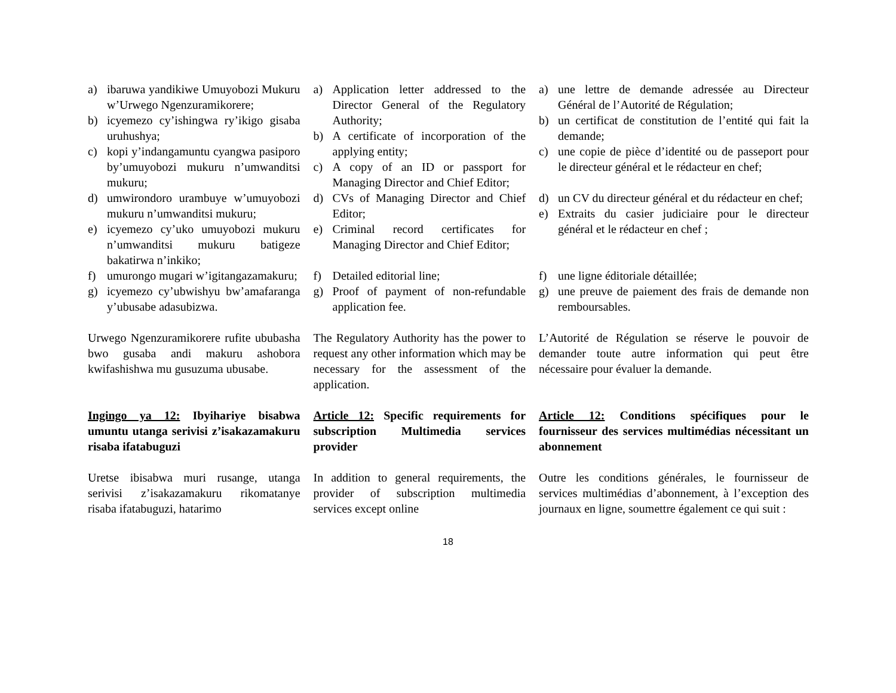a) ibaruwa yandikiwe Umuyobozi Mukuru w’Urwego Ngenzuramikorere;
b) icyemezo cy’ishingwa ry’ikigo gisaba uruhushya;
c) kopi y’indangamuntu cyangwa pasiporo by’umuyobozi mukuru n’umwanditsi mukuru;
d) umwirondoro urambuye w’umuyobozi mukuru n’umwanditsi mukuru;
e) icyemezo cy’uko umuyobozi mukuru n’umwanditsi mukuru batigeze bakatirwa n’inkiko;
f) umurongo mugari w’igitangazamakuru;
g) icyemezo cy’ubwishyu bw’amafaranga y’ubusabe adasubizwa.
a) Application letter addressed to the Director General of the Regulatory Authority;
b) A certificate of incorporation of the applying entity;
c) A copy of an ID or passport for Managing Director and Chief Editor;
d) CVs of Managing Director and Chief Editor;
e) Criminal record certificates for Managing Director and Chief Editor;
f) Detailed editorial line;
g) Proof of payment of non-refundable application fee.
a) une lettre de demande adressée au Directeur Général de l’Autorité de Régulation;
b) un certificat de constitution de l’entité qui fait la demande;
c) une copie de pièce d’identité ou de passeport pour le directeur général et le rédacteur en chef;
d) un CV du directeur général et du rédacteur en chef;
e) Extraits du casier judiciaire pour le directeur général et le rédacteur en chef ;
f) une ligne éditoriale détaillée;
g) une preuve de paiement des frais de demande non remboursables.
Urwego Ngenzuramikorere rufite ububasha bwo gusaba andi makuru ashobora kwifashishwa mu gusuzuma ubusabe.
The Regulatory Authority has the power to request any other information which may be necessary for the assessment of the application.
L’Autorité de Régulation se réserve le pouvoir de demander toute autre information qui peut être nécessaire pour évaluer la demande.
Ingingo ya 12: Ibyihariye bisabwa umuntu utanga serivisi z’isakazamakuru risaba ifatabuguzi
Article 12: Specific requirements for subscription Multimedia services provider
Article 12: Conditions spécifiques pour le fournisseur des services multimédias nécessitant un abonnement
Uretse ibisabwa muri rusange, utanga serivisi z’isakazamakuru rikomatanye risaba ifatabuguzi, hatarimo
In addition to general requirements, the provider of subscription multimedia services except online
Outre les conditions générales, le fournisseur de services multimédias d’abonnement, à l’exception des journaux en ligne, soumettre également ce qui suit :
18